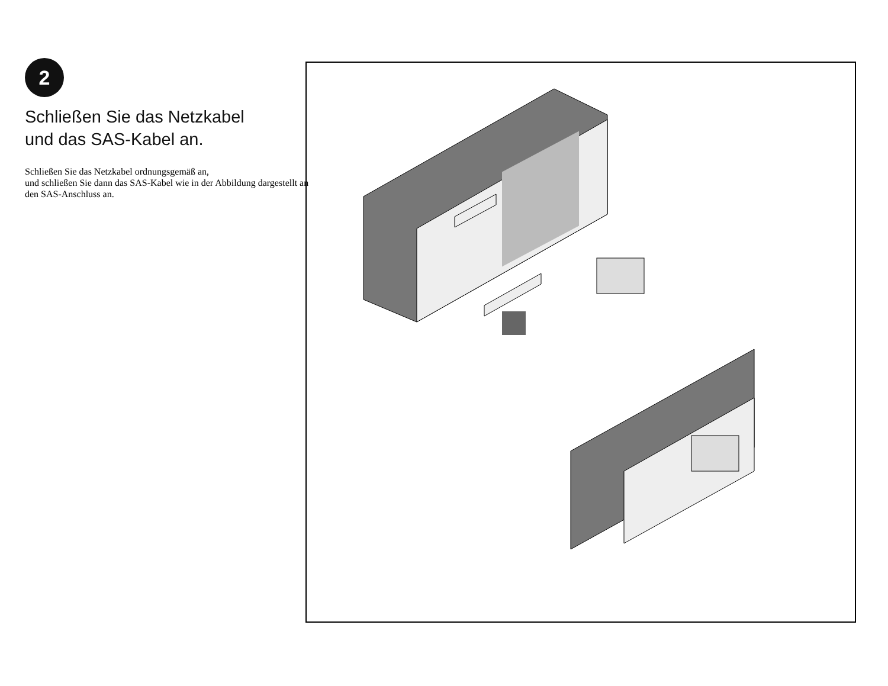2
Schließen Sie das Netzkabel
und das SAS-Kabel an.
Schließen Sie das Netzkabel ordnungsgemäß an,
und schließen Sie dann das SAS-Kabel wie in der Abbildung dargestellt an den SAS-Anschluss an.